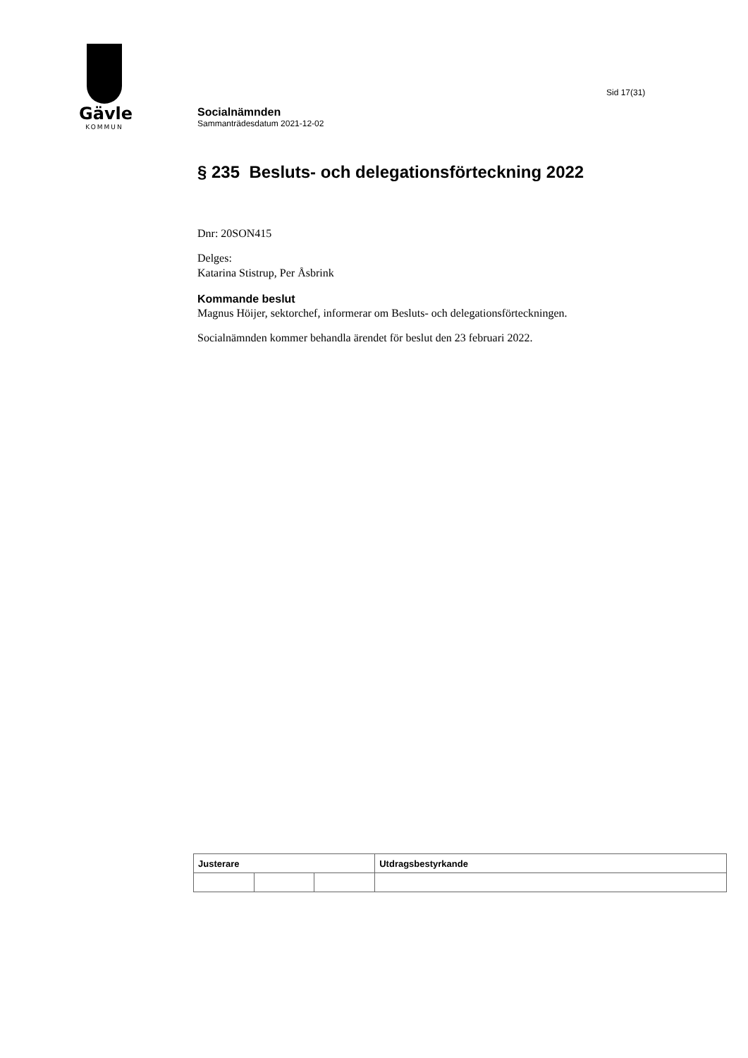Gävle
KOMMUN
Sid 17(31)
Socialnämnden
Sammanträdesdatum 2021-12-02
§ 235 Besluts- och delegationsförteckning 2022
Dnr: 20SON415
Delges:
Katarina Stistrup, Per Åsbrink
Kommande beslut
Magnus Höijer, sektorchef, informerar om Besluts- och delegationsförteckningen.
Socialnämnden kommer behandla ärendet för beslut den 23 februari 2022.
| Justerare | | | Utdragsbestyrkande |
| --- | --- | --- | --- |